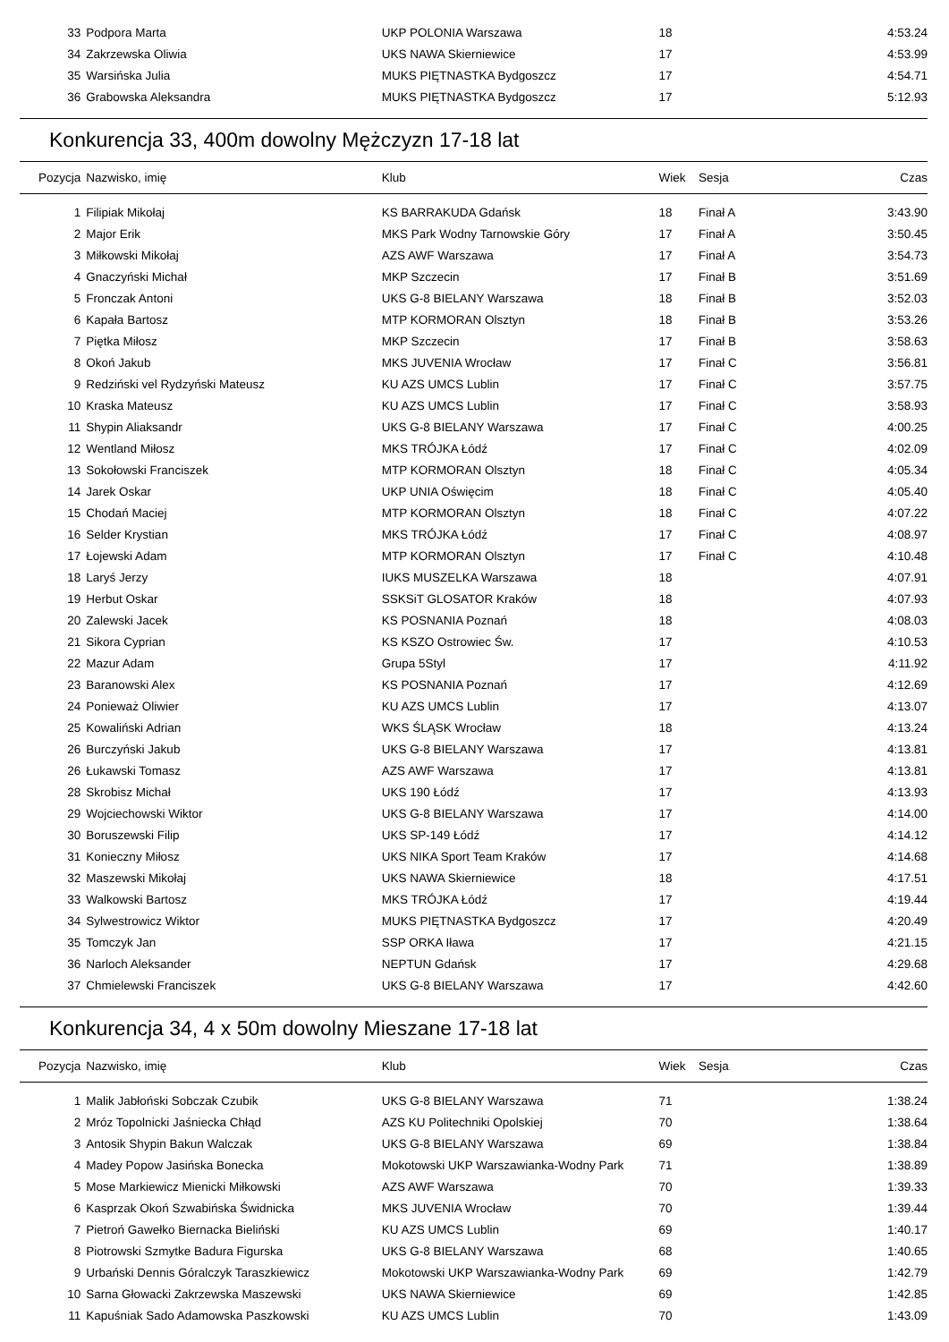| 33 | Podpora Marta | UKP POLONIA Warszawa | 18 | | 4:53.24 |
| 34 | Zakrzewska Oliwia | UKS NAWA Skierniewice | 17 | | 4:53.99 |
| 35 | Warsińska Julia | MUKS PIĘTNASTKA Bydgoszcz | 17 | | 4:54.71 |
| 36 | Grabowska Aleksandra | MUKS PIĘTNASTKA Bydgoszcz | 17 | | 5:12.93 |
Konkurencja 33, 400m dowolny Mężczyzn 17-18 lat
| Pozycja | Nazwisko, imię | Klub | Wiek | Sesja | Czas |
| --- | --- | --- | --- | --- | --- |
| 1 | Filipiak Mikołaj | KS BARRAKUDA Gdańsk | 18 | Finał A | 3:43.90 |
| 2 | Major Erik | MKS Park Wodny Tarnowskie Góry | 17 | Finał A | 3:50.45 |
| 3 | Miłkowski Mikołaj | AZS AWF Warszawa | 17 | Finał A | 3:54.73 |
| 4 | Gnaczyński Michał | MKP Szczecin | 17 | Finał B | 3:51.69 |
| 5 | Fronczak Antoni | UKS G-8 BIELANY Warszawa | 18 | Finał B | 3:52.03 |
| 6 | Kapała Bartosz | MTP KORMORAN Olsztyn | 18 | Finał B | 3:53.26 |
| 7 | Piętka Miłosz | MKP Szczecin | 17 | Finał B | 3:58.63 |
| 8 | Okoń Jakub | MKS JUVENIA Wrocław | 17 | Finał C | 3:56.81 |
| 9 | Redziński vel Rydzyński Mateusz | KU AZS UMCS Lublin | 17 | Finał C | 3:57.75 |
| 10 | Kraska Mateusz | KU AZS UMCS Lublin | 17 | Finał C | 3:58.93 |
| 11 | Shypin Aliaksandr | UKS G-8 BIELANY Warszawa | 17 | Finał C | 4:00.25 |
| 12 | Wentland Miłosz | MKS TRÓJKA Łódź | 17 | Finał C | 4:02.09 |
| 13 | Sokołowski Franciszek | MTP KORMORAN Olsztyn | 18 | Finał C | 4:05.34 |
| 14 | Jarek Oskar | UKP UNIA Oświęcim | 18 | Finał C | 4:05.40 |
| 15 | Chodań Maciej | MTP KORMORAN Olsztyn | 18 | Finał C | 4:07.22 |
| 16 | Selder Krystian | MKS TRÓJKA Łódź | 17 | Finał C | 4:08.97 |
| 17 | Łojewski Adam | MTP KORMORAN Olsztyn | 17 | Finał C | 4:10.48 |
| 18 | Laryś Jerzy | IUKS MUSZELKA Warszawa | 18 | | 4:07.91 |
| 19 | Herbut Oskar | SSKSiT GLOSATOR Kraków | 18 | | 4:07.93 |
| 20 | Zalewski Jacek | KS POSNANIA Poznań | 18 | | 4:08.03 |
| 21 | Sikora Cyprian | KS KSZO Ostrowiec Św. | 17 | | 4:10.53 |
| 22 | Mazur Adam | Grupa 5Styl | 17 | | 4:11.92 |
| 23 | Baranowski Alex | KS POSNANIA Poznań | 17 | | 4:12.69 |
| 24 | Ponieważ Oliwier | KU AZS UMCS Lublin | 17 | | 4:13.07 |
| 25 | Kowaliński Adrian | WKS ŚLĄSK Wrocław | 18 | | 4:13.24 |
| 26 | Burczyński Jakub | UKS G-8 BIELANY Warszawa | 17 | | 4:13.81 |
| 26 | Łukawski Tomasz | AZS AWF Warszawa | 17 | | 4:13.81 |
| 28 | Skrobisz Michał | UKS 190 Łódź | 17 | | 4:13.93 |
| 29 | Wojciechowski Wiktor | UKS G-8 BIELANY Warszawa | 17 | | 4:14.00 |
| 30 | Boruszewski Filip | UKS SP-149 Łódź | 17 | | 4:14.12 |
| 31 | Konieczny Miłosz | UKS NIKA Sport Team Kraków | 17 | | 4:14.68 |
| 32 | Maszewski Mikołaj | UKS NAWA Skierniewice | 18 | | 4:17.51 |
| 33 | Walkowski Bartosz | MKS TRÓJKA Łódź | 17 | | 4:19.44 |
| 34 | Sylwestrowicz Wiktor | MUKS PIĘTNASTKA Bydgoszcz | 17 | | 4:20.49 |
| 35 | Tomczyk Jan | SSP ORKA Iława | 17 | | 4:21.15 |
| 36 | Narloch Aleksander | NEPTUN Gdańsk | 17 | | 4:29.68 |
| 37 | Chmielewski Franciszek | UKS G-8 BIELANY Warszawa | 17 | | 4:42.60 |
Konkurencja 34, 4 x 50m dowolny Mieszane 17-18 lat
| Pozycja | Nazwisko, imię | Klub | Wiek | Sesja | Czas |
| --- | --- | --- | --- | --- | --- |
| 1 | Malik Jabłoński Sobczak Czubik | UKS G-8 BIELANY Warszawa | 71 | | 1:38.24 |
| 2 | Mróz Topolnicki Jaśniecka Chłąd | AZS KU Politechniki Opolskiej | 70 | | 1:38.64 |
| 3 | Antosik Shypin Bakun Walczak | UKS G-8 BIELANY Warszawa | 69 | | 1:38.84 |
| 4 | Madey Popow Jasińska Bonecka | Mokotowski UKP Warszawianka-Wodny Park | 71 | | 1:38.89 |
| 5 | Mose Markiewicz Mienicki Miłkowski | AZS AWF Warszawa | 70 | | 1:39.33 |
| 6 | Kasprzak Okoń Szwabińska Świdnicka | MKS JUVENIA Wrocław | 70 | | 1:39.44 |
| 7 | Pietroń Gawełko Biernacka Bieliński | KU AZS UMCS Lublin | 69 | | 1:40.17 |
| 8 | Piotrowski Szmytke Badura Figurska | UKS G-8 BIELANY Warszawa | 68 | | 1:40.65 |
| 9 | Urbański Dennis Góralczyk Taraszkiewicz | Mokotowski UKP Warszawianka-Wodny Park | 69 | | 1:42.79 |
| 10 | Sarna Głowacki Zakrzewska Maszewski | UKS NAWA Skierniewice | 69 | | 1:42.85 |
| 11 | Kapuśniak Sado Adamowska Paszkowski | KU AZS UMCS Lublin | 70 | | 1:43.09 |